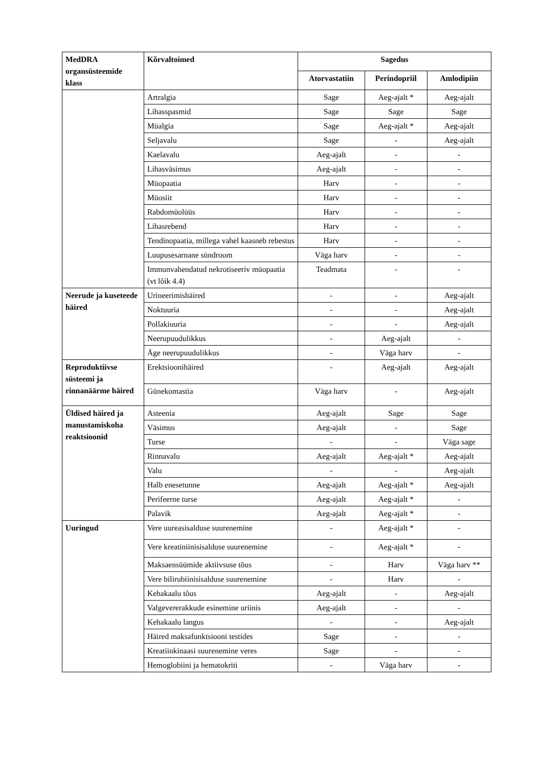| MedDRA organsüsteemide klass | Kõrvaltoimed | Sagedus | | |
| --- | --- | --- | --- | --- |
| | | Atorvastatiin | Perindopriil | Amlodipiin |
| | Artralgia | Sage | Aeg-ajalt * | Aeg-ajalt |
| | Lihasspasmid | Sage | Sage | Sage |
| | Müalgia | Sage | Aeg-ajalt * | Aeg-ajalt |
| | Seljavalu | Sage | - | Aeg-ajalt |
| | Kaelavalu | Aeg-ajalt | - | - |
| | Lihasväsimus | Aeg-ajalt | - | - |
| | Müopaatia | Harv | - | - |
| | Müosiit | Harv | - | - |
| | Rabdomüolüüs | Harv | - | - |
| | Lihasrebend | Harv | - | - |
| | Tendinopaatia, millega vahel kaasneb rebestus | Harv | - | - |
| | Luupusesarnane sündroom | Väga harv | - | - |
| | Immunvahendatud nekrotiseeriv müopaatia (vt lõik 4.4) | Teadmata | - | - |
| Neerude ja kuseteede häired | Urineerimishäired | - | - | Aeg-ajalt |
| | Noktuuria | - | - | Aeg-ajalt |
| | Pollakiuuria | - | - | Aeg-ajalt |
| | Neerupuudulikkus | - | Aeg-ajalt | - |
| | Äge neerupuudulikkus | - | Väga harv | - |
| Reproduktiivse süsteemi ja rinnanäärme häired | Erektsioonihäired | - | Aeg-ajalt | Aeg-ajalt |
| | Günekomastia | Väga harv | - | Aeg-ajalt |
| Üldised häired ja manustamiskoha reaktsioonid | Asteenia | Aeg-ajalt | Sage | Sage |
| | Väsimus | Aeg-ajalt | - | Sage |
| | Turse | - | - | Väga sage |
| | Rinnavalu | Aeg-ajalt | Aeg-ajalt * | Aeg-ajalt |
| | Valu | - | - | Aeg-ajalt |
| | Halb enesetunne | Aeg-ajalt | Aeg-ajalt * | Aeg-ajalt |
| | Perifeerne turse | Aeg-ajalt | Aeg-ajalt * | - |
| | Palavik | Aeg-ajalt | Aeg-ajalt * | - |
| Uuringud | Vere uureasisalduse suurenemine | - | Aeg-ajalt * | - |
| | Vere kreatiniinisisalduse suurenemine | - | Aeg-ajalt * | - |
| | Maksaensüümide aktiivsuse tõus | - | Harv | Väga harv ** |
| | Vere bilirubiinisisalduse suurenemine | - | Harv | - |
| | Kehakaalu tõus | Aeg-ajalt | - | Aeg-ajalt |
| | Valgevererakkude esinemine uriinis | Aeg-ajalt | - | - |
| | Kehakaalu langus | - | - | Aeg-ajalt |
| | Häired maksafunktsiooni testides | Sage | - | - |
| | Kreatiinkinaasi suurenemine veres | Sage | - | - |
| | Hemoglobiini ja hematokriti | - | Väga harv | - |